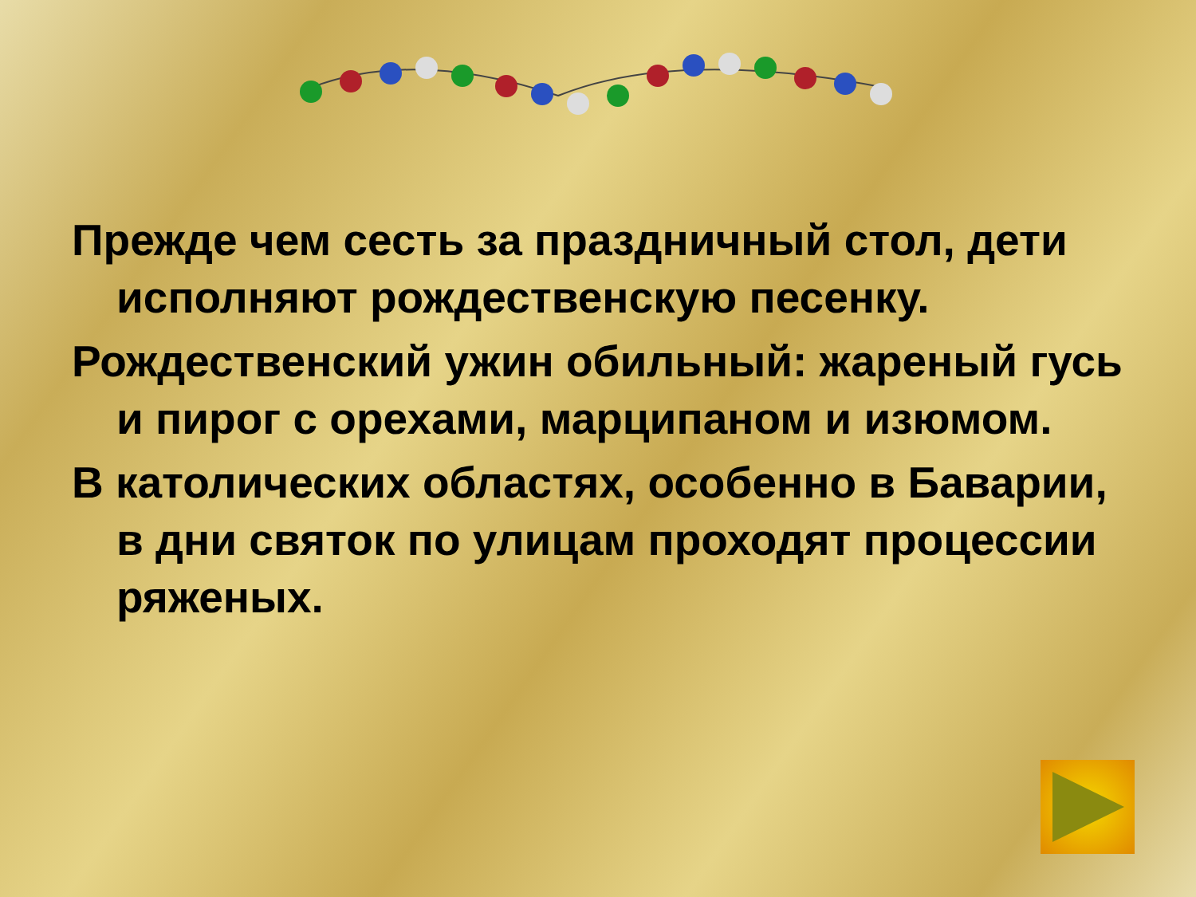Прежде чем сесть за праздничный стол, дети исполняют рождественскую песенку.
Рождественский ужин обильный: жареный гусь и пирог с орехами, марципаном и изюмом.
В католических областях, особенно в Баварии, в дни святок по улицам проходят процессии ряженых.